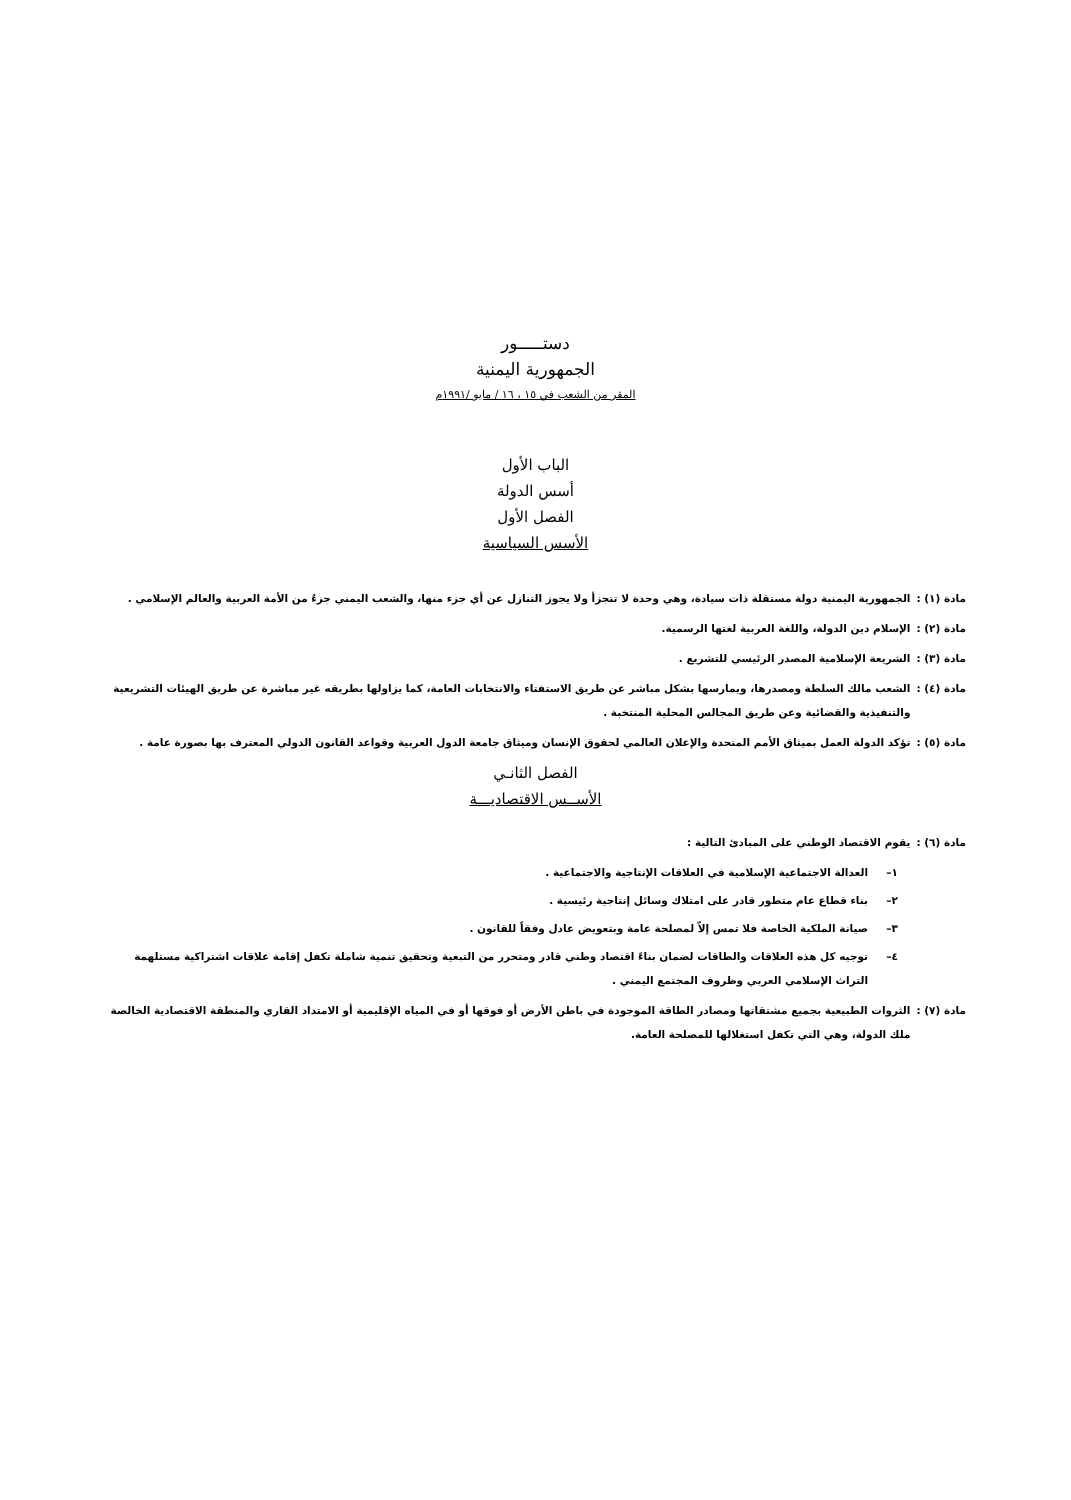دستـــــور
الجمهورية اليمنية
المقر من الشعب في ١٥ ، ١٦ / مايو /١٩٩١م
الباب الأول
أسس الدولة
الفصل الأول
الأسس السياسية
مادة (١) : الجمهورية اليمنية دولة مستقلة ذات سيادة، وهي وحدة لا تتجزأ ولا يجوز التنازل عن أي جزء منها، والشعب اليمني جزءٌ من الأمة العربية والعالم الإسلامي .
مادة (٢) : الإسلام دين الدولة، واللغة العربية لغتها الرسمية.
مادة (٣) : الشريعة الإسلامية المصدر الرئيسي للتشريع .
مادة (٤) : الشعب مالك السلطة ومصدرها، ويمارسها بشكل مباشر عن طريق الاستفتاء والانتخابات العامة، كما يزاولها بطريقه غير مباشرة عن طريق الهيئات التشريعية والتنفيذية والقضائية وعن طريق المجالس المحلية المنتخبة .
مادة (٥) : تؤكد الدولة العمل بميثاق الأمم المتحدة والإعلان العالمي لحقوق الإنسان وميثاق جامعة الدول العربية وقواعد القانون الدولي المعترف بها بصورة عامة .
الفصل الثانـي
الأســس الاقتصاديـــة
مادة (٦) : يقوم الاقتصاد الوطني على المبادئ التالية :
١– العدالة الاجتماعية الإسلامية في العلاقات الإنتاجية والاجتماعية .
٢– بناء قطاع عام متطور قادر على امتلاك وسائل إنتاجية رئيسية .
٣– صيانة الملكية الخاصة فلا تمس إلاّ لمصلحة عامة وبتعويض عادل وفقاً للقانون .
٤– توجيه كل هذه العلاقات والطاقات لضمان بناءً اقتصاد وطني قادر ومتحرر من التبعية وتحقيق تنمية شاملة تكفل إقامة علاقات اشتراكية مستلهمة التراث الإسلامي العربي وظروف المجتمع اليمني .
مادة (٧) : الثروات الطبيعية بجميع مشتقاتها ومصادر الطاقة الموجودة في باطن الأرض أو فوقها أو في المياه الإقليمية أو الامتداد القاري والمنطقة الاقتصادية الخالصة ملك الدولة، وهي التي تكفل استغلالها للمصلحة العامة.